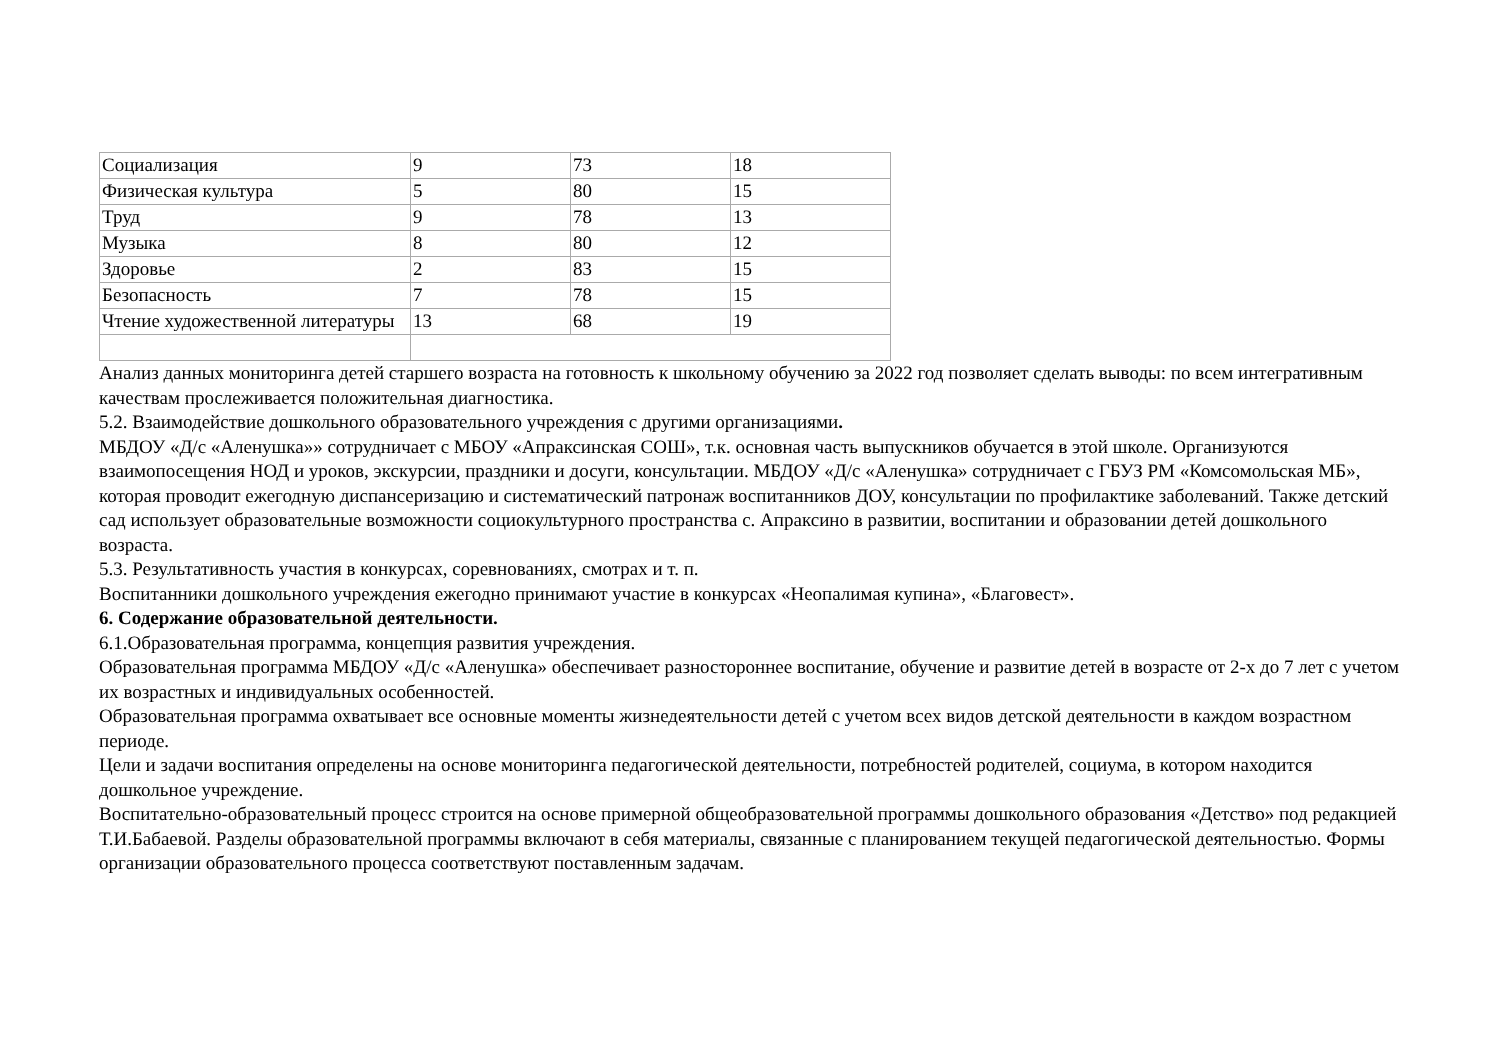| Социализация | 9 | 73 | 18 |
| Физическая культура | 5 | 80 | 15 |
| Труд | 9 | 78 | 13 |
| Музыка | 8 | 80 | 12 |
| Здоровье | 2 | 83 | 15 |
| Безопасность | 7 | 78 | 15 |
| Чтение художественной литературы | 13 | 68 | 19 |
Анализ данных мониторинга детей старшего возраста на готовность к школьному обучению за 2022 год позволяет сделать выводы: по всем интегративным качествам прослеживается положительная диагностика.
5.2. Взаимодействие дошкольного образовательного учреждения с другими организациями.
МБДОУ «Д/с «Аленушка»» сотрудничает с МБОУ «Апраксинская СОШ», т.к. основная часть выпускников обучается в этой школе. Организуются взаимопосещения НОД и уроков, экскурсии, праздники и досуги, консультации. МБДОУ «Д/с «Аленушка» сотрудничает с ГБУЗ РМ «Комсомольская МБ», которая проводит ежегодную диспансеризацию и систематический патронаж воспитанников ДОУ, консультации по профилактике заболеваний. Также детский сад использует образовательные возможности социокультурного пространства с. Апраксино в развитии, воспитании и образовании детей дошкольного возраста.
5.3. Результативность участия в конкурсах, соревнованиях, смотрах и т. п.
Воспитанники дошкольного учреждения ежегодно принимают участие в конкурсах «Неопалимая купина», «Благовест».
6. Содержание образовательной деятельности.
6.1.Образовательная программа, концепция развития учреждения.
Образовательная программа МБДОУ «Д/с «Аленушка» обеспечивает разностороннее воспитание, обучение и развитие детей в возрасте от 2-х до 7 лет с учетом их возрастных и индивидуальных особенностей.
Образовательная программа охватывает все основные моменты жизнедеятельности детей с учетом всех видов детской деятельности в каждом возрастном периоде.
Цели и задачи воспитания определены на основе мониторинга педагогической деятельности, потребностей родителей, социума, в котором находится дошкольное учреждение.
Воспитательно-образовательный процесс строится на основе примерной общеобразовательной программы дошкольного образования «Детство» под редакцией Т.И.Бабаевой. Разделы образовательной программы включают в себя материалы, связанные с планированием текущей педагогической деятельностью. Формы организации образовательного процесса соответствуют поставленным задачам.